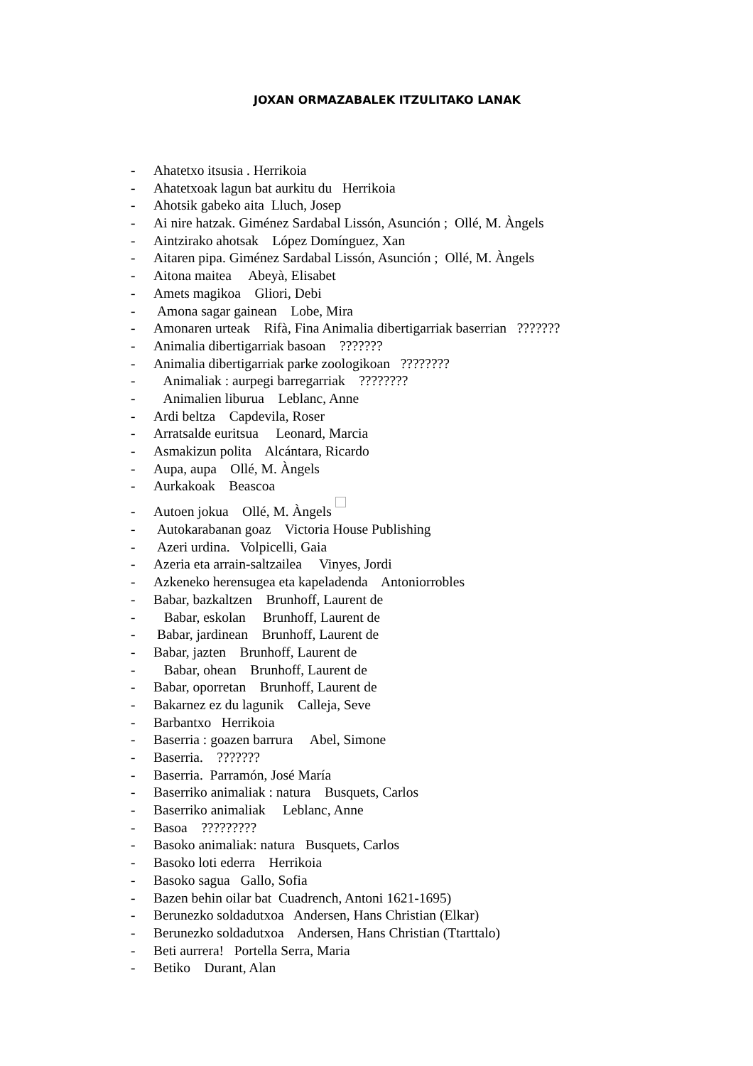JOXAN ORMAZABALEK ITZULITAKO LANAK
- Ahatetxo itsusia . Herrikoia
- Ahatetxoak lagun bat aurkitu du Herrikoia
- Ahotsik gabeko aita Lluch, Josep
- Ai nire hatzak. Giménez Sardabal Lissón, Asunción ; Ollé, M. Àngels
- Aintzirako ahotsak López Domínguez, Xan
- Aitaren pipa. Giménez Sardabal Lissón, Asunción ; Ollé, M. Àngels
- Aitona maitea Abeyà, Elisabet
- Amets magikoa Gliori, Debi
- Amona sagar gainean Lobe, Mira
- Amonaren urteak Rifà, Fina Animalia dibertigarriak baserrian ???????
- Animalia dibertigarriak basoan ???????
- Animalia dibertigarriak parke zoologikoan ????????
- Animaliak : aurpegi barregarriak ????????
- Animalien liburua Leblanc, Anne
- Ardi beltza Capdevila, Roser
- Arratsalde euritsua Leonard, Marcia
- Asmakizun polita Alcántara, Ricardo
- Aupa, aupa Ollé, M. Àngels
- Aurkakoak Beascoa
- Autoen jokua Ollé, M. Àngels
- Autokarabanan goaz Victoria House Publishing
- Azeri urdina. Volpicelli, Gaia
- Azeria eta arrain-saltzailea Vinyes, Jordi
- Azkeneko herensugea eta kapeladenda Antoniorrobles
- Babar, bazkaltzen Brunhoff, Laurent de
- Babar, eskolan Brunhoff, Laurent de
- Babar, jardinean Brunhoff, Laurent de
- Babar, jazten Brunhoff, Laurent de
- Babar, ohean Brunhoff, Laurent de
- Babar, oporretan Brunhoff, Laurent de
- Bakarnez ez du lagunik Calleja, Seve
- Barbantxo Herrikoia
- Baserria : goazen barrura Abel, Simone
- Baserria. ???????
- Baserria. Parramón, José María
- Baserriko animaliak : natura Busquets, Carlos
- Baserriko animaliak Leblanc, Anne
- Basoa ?????????
- Basoko animaliak: natura Busquets, Carlos
- Basoko loti ederra Herrikoia
- Basoko sagua Gallo, Sofia
- Bazen behin oilar bat Cuadrench, Antoni 1621-1695)
- Berunezko soldadutxoa Andersen, Hans Christian (Elkar)
- Berunezko soldadutxoa Andersen, Hans Christian (Ttarttalo)
- Beti aurrera! Portella Serra, Maria
- Betiko Durant, Alan